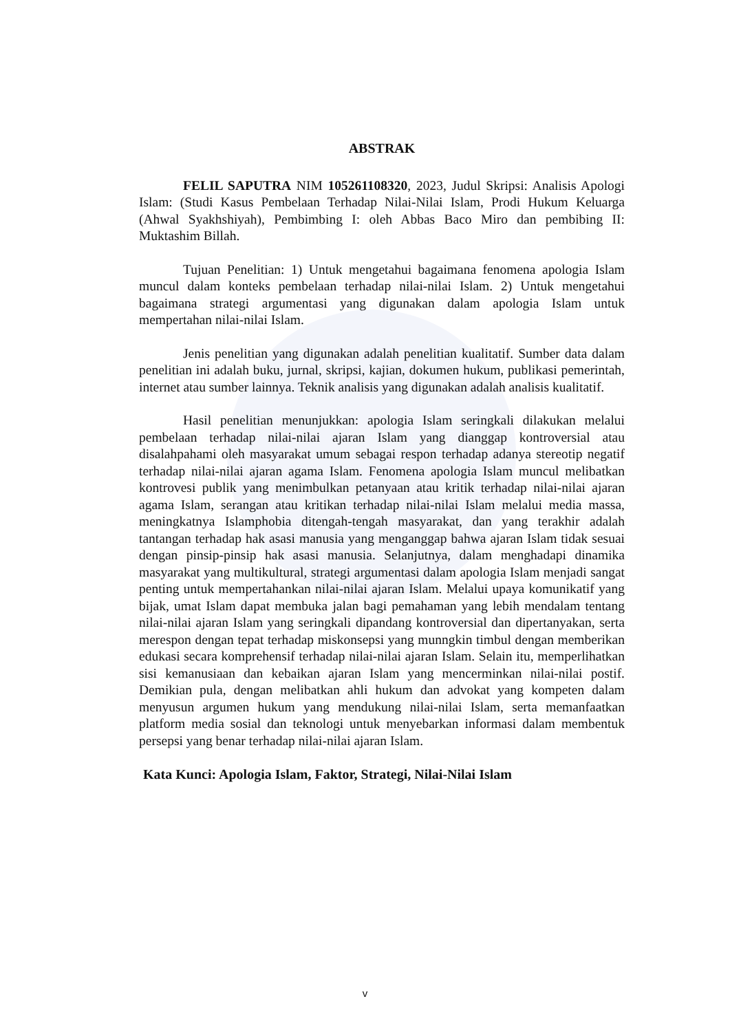ABSTRAK
FELIL SAPUTRA NIM 105261108320, 2023, Judul Skripsi: Analisis Apologi Islam: (Studi Kasus Pembelaan Terhadap Nilai-Nilai Islam, Prodi Hukum Keluarga (Ahwal Syakhshiyah), Pembimbing I: oleh Abbas Baco Miro dan pembibing II: Muktashim Billah.
Tujuan Penelitian: 1) Untuk mengetahui bagaimana fenomena apologia Islam muncul dalam konteks pembelaan terhadap nilai-nilai Islam. 2) Untuk mengetahui bagaimana strategi argumentasi yang digunakan dalam apologia Islam untuk mempertahan nilai-nilai Islam.
Jenis penelitian yang digunakan adalah penelitian kualitatif. Sumber data dalam penelitian ini adalah buku, jurnal, skripsi, kajian, dokumen hukum, publikasi pemerintah, internet atau sumber lainnya. Teknik analisis yang digunakan adalah analisis kualitatif.
Hasil penelitian menunjukkan: apologia Islam seringkali dilakukan melalui pembelaan terhadap nilai-nilai ajaran Islam yang dianggap kontroversial atau disalahpahami oleh masyarakat umum sebagai respon terhadap adanya stereotip negatif terhadap nilai-nilai ajaran agama Islam. Fenomena apologia Islam muncul melibatkan kontrovesi publik yang menimbulkan petanyaan atau kritik terhadap nilai-nilai ajaran agama Islam, serangan atau kritikan terhadap nilai-nilai Islam melalui media massa, meningkatnya Islamphobia ditengah-tengah masyarakat, dan yang terakhir adalah tantangan terhadap hak asasi manusia yang menganggap bahwa ajaran Islam tidak sesuai dengan pinsip-pinsip hak asasi manusia. Selanjutnya, dalam menghadapi dinamika masyarakat yang multikultural, strategi argumentasi dalam apologia Islam menjadi sangat penting untuk mempertahankan nilai-nilai ajaran Islam. Melalui upaya komunikatif yang bijak, umat Islam dapat membuka jalan bagi pemahaman yang lebih mendalam tentang nilai-nilai ajaran Islam yang seringkali dipandang kontroversial dan dipertanyakan, serta merespon dengan tepat terhadap miskonsepsi yang munngkin timbul dengan memberikan edukasi secara komprehensif terhadap nilai-nilai ajaran Islam. Selain itu, memperlihatkan sisi kemanusiaan dan kebaikan ajaran Islam yang mencerminkan nilai-nilai postif. Demikian pula, dengan melibatkan ahli hukum dan advokat yang kompeten dalam menyusun argumen hukum yang mendukung nilai-nilai Islam, serta memanfaatkan platform media sosial dan teknologi untuk menyebarkan informasi dalam membentuk persepsi yang benar terhadap nilai-nilai ajaran Islam.
Kata Kunci: Apologia Islam, Faktor, Strategi, Nilai-Nilai Islam
v